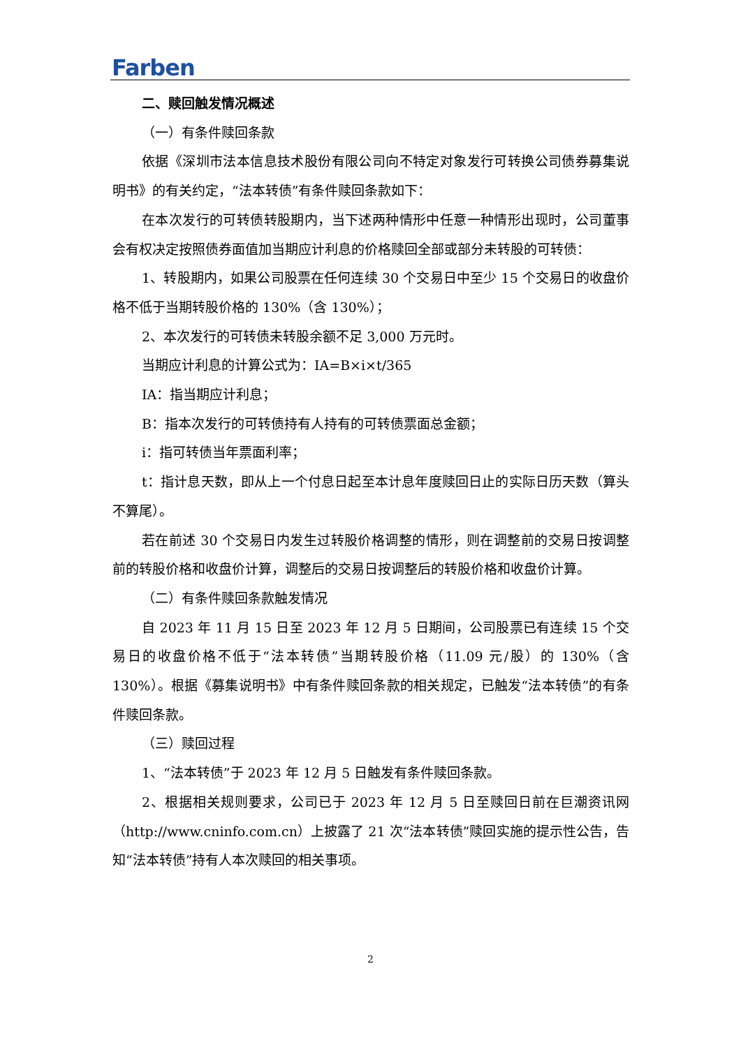Farben
二、赎回触发情况概述
（一）有条件赎回条款
依据《深圳市法本信息技术股份有限公司向不特定对象发行可转换公司债券募集说明书》的有关约定，“法本转债”有条件赎回条款如下：
在本次发行的可转债转股期内，当下述两种情形中任意一种情形出现时，公司董事会有权决定按照债券面值加当期应计利息的价格赎回全部或部分未转股的可转债：
1、转股期内，如果公司股票在任何连续 30 个交易日中至少 15 个交易日的收盘价格不低于当期转股价格的 130%（含 130%）；
2、本次发行的可转债未转股余额不足 3,000 万元时。
当期应计利息的计算公式为：IA=B×i×t/365
IA：指当期应计利息；
B：指本次发行的可转债持有人持有的可转债票面总金额；
i：指可转债当年票面利率；
t：指计息天数，即从上一个付息日起至本计息年度赎回日止的实际日历天数（算头不算尾）。
若在前述 30 个交易日内发生过转股价格调整的情形，则在调整前的交易日按调整前的转股价格和收盘价计算，调整后的交易日按调整后的转股价格和收盘价计算。
（二）有条件赎回条款触发情况
自 2023 年 11 月 15 日至 2023 年 12 月 5 日期间，公司股票已有连续 15 个交易日的收盘价格不低于“法本转债”当期转股价格（11.09 元/股）的 130%（含 130%）。根据《募集说明书》中有条件赎回条款的相关规定，已触发“法本转债”的有条件赎回条款。
（三）赎回过程
1、“法本转债”于 2023 年 12 月 5 日触发有条件赎回条款。
2、根据相关规则要求，公司已于 2023 年 12 月 5 日至赎回日前在巨潮资讯网（http://www.cninfo.com.cn）上披露了 21 次“法本转债”赎回实施的提示性公告，告知“法本转债”持有人本次赎回的相关事项。
2